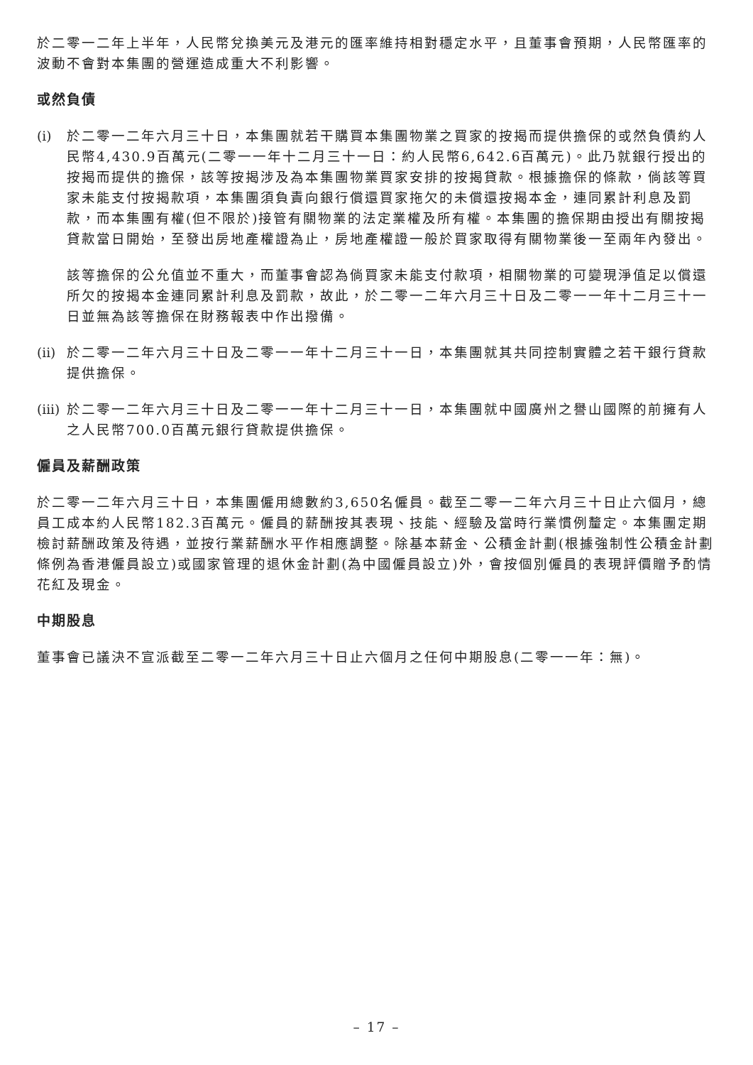於二零一二年上半年，人民幣兌換美元及港元的匯率維持相對穩定水平，且董事會預期，人民幣匯率的波動不會對本集團的營運造成重大不利影響。
或然負債
(i) 於二零一二年六月三十日，本集團就若干購買本集團物業之買家的按揭而提供擔保的或然負債約人民幣4,430.9百萬元(二零一一年十二月三十一日：約人民幣6,642.6百萬元)。此乃就銀行授出的按揭而提供的擔保，該等按揭涉及為本集團物業買家安排的按揭貸款。根據擔保的條款，倘該等買家未能支付按揭款項，本集團須負責向銀行償還買家拖欠的未償還按揭本金，連同累計利息及罰款，而本集團有權(但不限於)接管有關物業的法定業權及所有權。本集團的擔保期由授出有關按揭貸款當日開始，至發出房地產權證為止，房地產權證一般於買家取得有關物業後一至兩年內發出。
該等擔保的公允值並不重大，而董事會認為倘買家未能支付款項，相關物業的可變現淨值足以償還所欠的按揭本金連同累計利息及罰款，故此，於二零一二年六月三十日及二零一一年十二月三十一日並無為該等擔保在財務報表中作出撥備。
(ii)
於二零一二年六月三十日及二零一一年十二月三十一日，本集團就其共同控制實體之若干銀行貸款提供擔保。
(iii)
於二零一二年六月三十日及二零一一年十二月三十一日，本集團就中國廣州之譽山國際的前擁有人之人民幣700.0百萬元銀行貸款提供擔保。
僱員及薪酬政策
於二零一二年六月三十日，本集團僱用總數約3,650名僱員。截至二零一二年六月三十日止六個月，總員工成本約人民幣182.3百萬元。僱員的薪酬按其表現、技能、經驗及當時行業慣例釐定。本集團定期檢討薪酬政策及待遇，並按行業薪酬水平作相應調整。除基本薪金、公積金計劃(根據強制性公積金計劃條例為香港僱員設立)或國家管理的退休金計劃(為中國僱員設立)外，會按個別僱員的表現評價贈予酌情花紅及現金。
中期股息
董事會已議決不宣派截至二零一二年六月三十日止六個月之任何中期股息(二零一一年：無)。
– 17 –